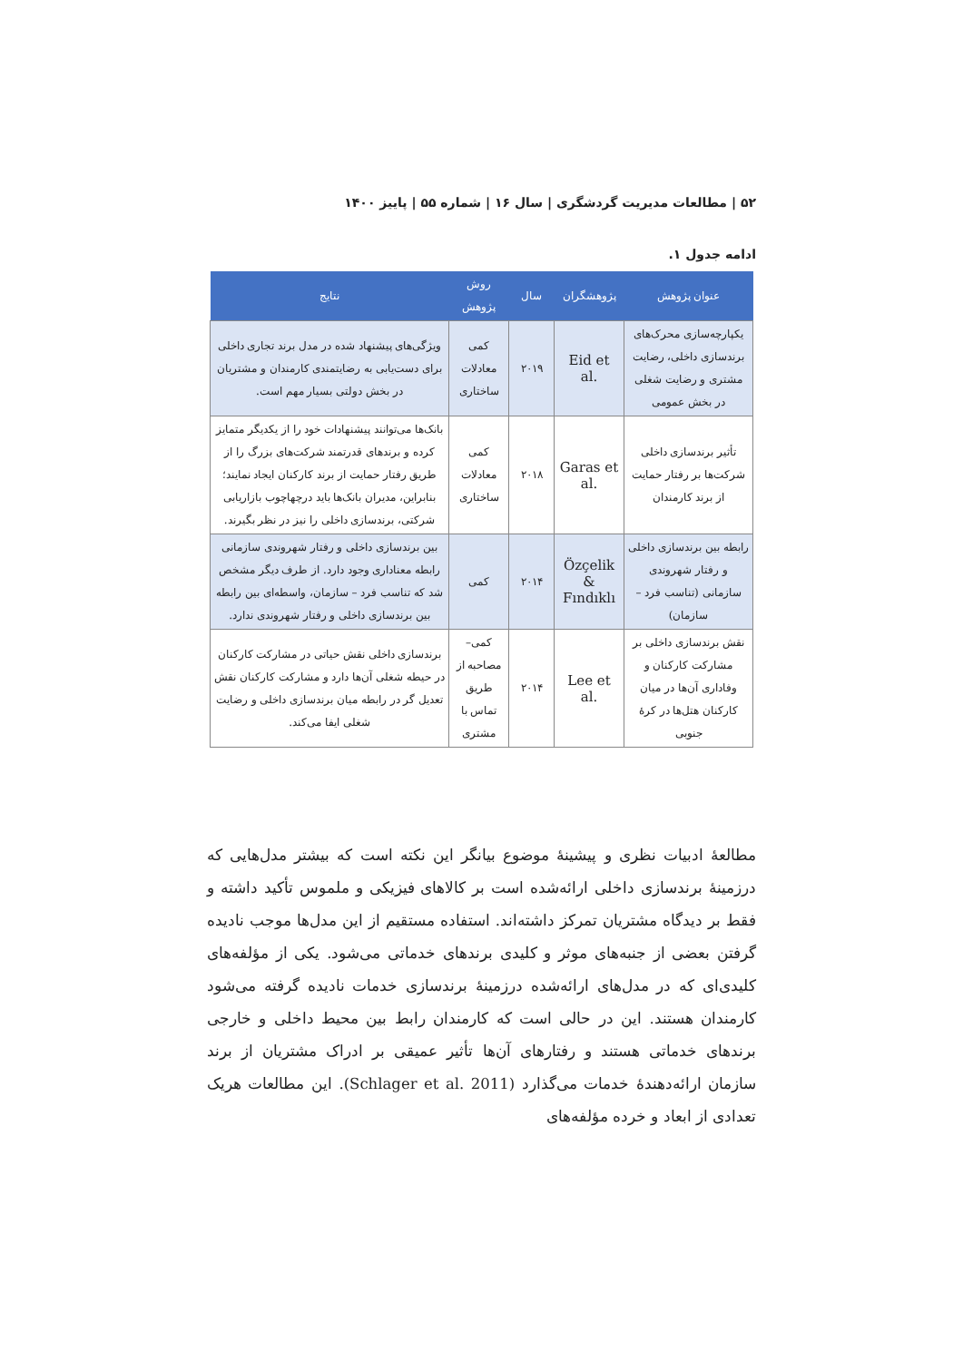۵۲ | مطالعات مدیریت گردشگری | سال ۱۶ | شماره ۵۵ | پاییز ۱۴۰۰
ادامه جدول ۱.
| عنوان پژوهش | پژوهشگران | سال | روش پژوهش | نتایج |
| --- | --- | --- | --- | --- |
| یکپارچه‌سازی محرک‌های برندسازی داخلی، رضایت مشتری و رضایت شغلی در بخش عمومی | Eid et al. | ۲۰۱۹ | کمی معادلات ساختاری | ویژگی‌های پیشنهاد شده در مدل برند تجاری داخلی برای دست‌یابی به رضایتمندی کارمندان و مشتریان در بخش دولتی بسیار مهم است. |
| تأثیر برندسازی داخلی شرکت‌ها بر رفتار حمایت از برند کارمندان | Garas et al. | ۲۰۱۸ | کمی معادلات ساختاری | بانک‌ها می‌توانند پیشنهادات خود را از یکدیگر متمایز کرده و برندهای قدرتمند شرکت‌های بزرگ را از طریق رفتار حمایت از برند کارکنان ایجاد نمایند؛ بنابراین، مدیران بانک‌ها باید درچهاچوب بازاریابی شرکتی، برندسازی داخلی را نیز در نظر بگیرند. |
| رابطه بین برندسازی داخلی و رفتار شهروندی سازمانی (تناسب فرد – سازمان) | Özçelik & Fındıklı | ۲۰۱۴ | کمی | بین برندسازی داخلی و رفتار شهروندی سازمانی رابطه معناداری وجود دارد. از طرف دیگر مشخص شد که تناسب فرد – سازمان، واسطه‌ای بین رابطه بین برندسازی داخلی و رفتار شهروندی ندارد. |
| نقش برندسازی داخلی بر مشارکت کارکنان و وفاداری آن‌ها در میان کارکنان هتل‌ها در کرهٔ جنوبی | Lee et al. | ۲۰۱۴ | کمی– مصاحبه از طریق تماس با مشتری | برندسازی داخلی نقش حیاتی در مشارکت کارکنان در حیطه شغلی آن‌ها دارد و مشارکت کارکنان نقش تعدیل گر در رابطه میان برندسازی داخلی و رضایت شغلی ایفا می‌کند. |
مطالعهٔ ادبیات نظری و پیشینهٔ موضوع بیانگر این نکته است که بیشتر مدل‌هایی که درزمینهٔ برندسازی داخلی ارائه‌شده است بر کالاهای فیزیکی و ملموس تأکید داشته و فقط بر دیدگاه مشتریان تمرکز داشته‌اند. استفاده مستقیم از این مدل‌ها موجب نادیده گرفتن بعضی از جنبه‌های موثر و کلیدی برندهای خدماتی می‌شود. یکی از مؤلفه‌های کلیدی‌ای که در مدل‌های ارائه‌شده درزمینهٔ برندسازی خدمات نادیده گرفته می‌شود کارمندان هستند. این در حالی است که کارمندان رابط بین محیط داخلی و خارجی برندهای خدماتی هستند و رفتارهای آن‌ها تأثیر عمیقی بر ادراک مشتریان از برند سازمان ارائه‌دهندهٔ خدمات می‌گذارد (Schlager et al. 2011). این مطالعات هریک تعدادی از ابعاد و خرده مؤلفه‌های